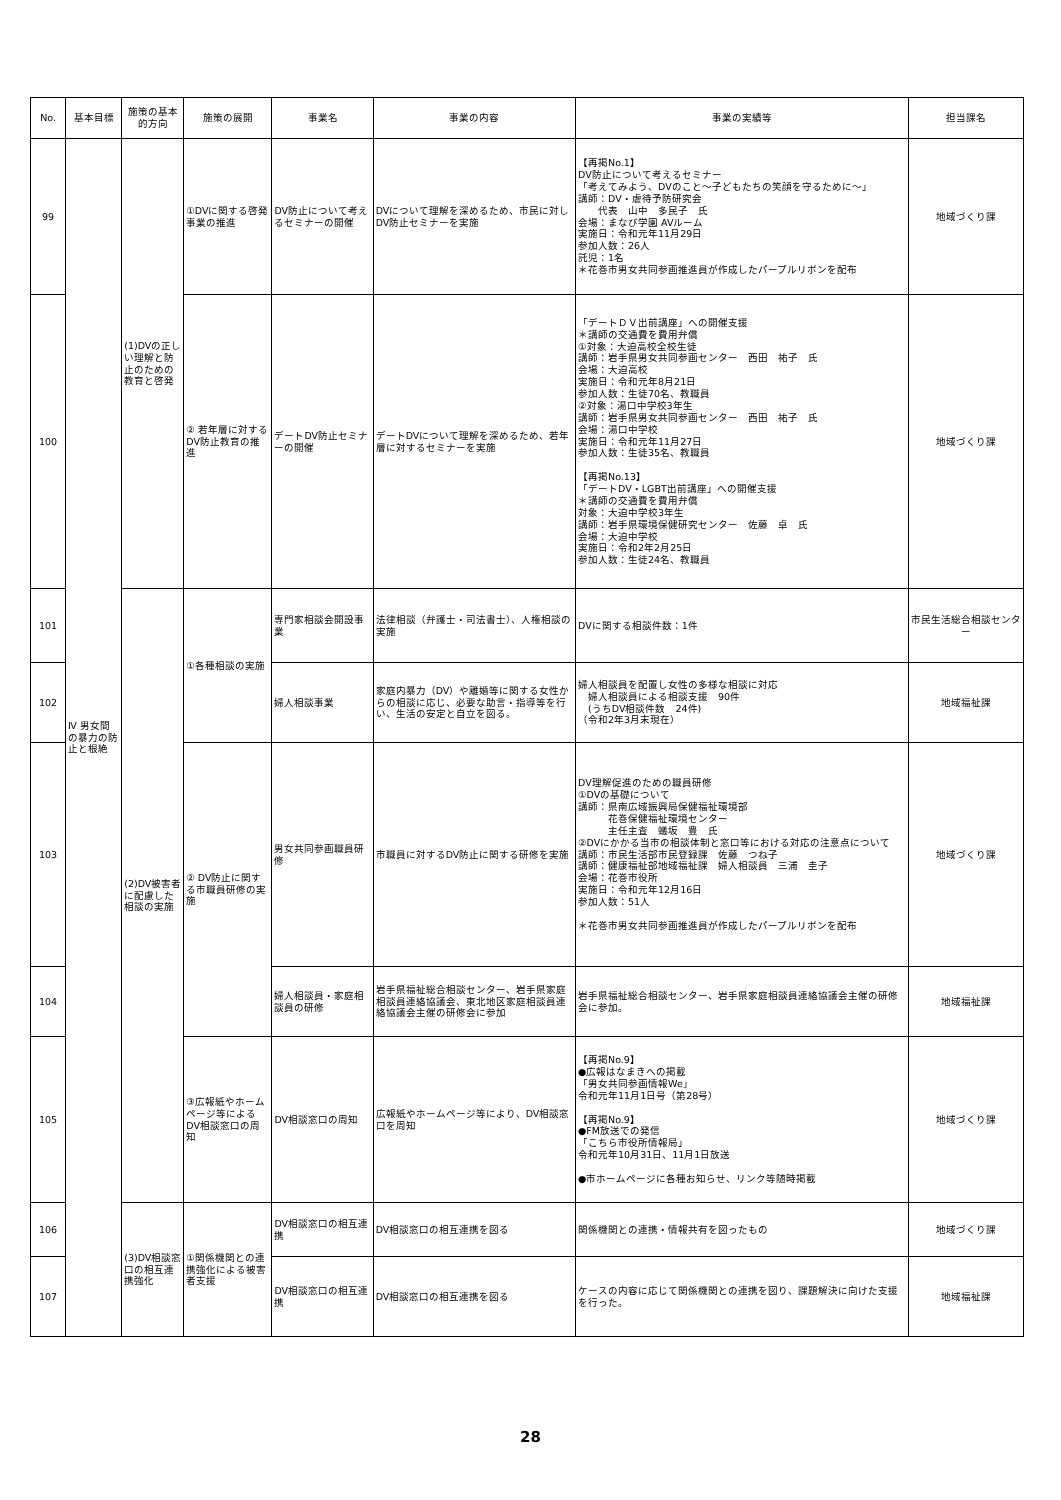| No. | 基本目標 | 施策の基本的方向 | 施策の展開 | 事業名 | 事業の内容 | 事業の実績等 | 担当課名 |
| --- | --- | --- | --- | --- | --- | --- | --- |
| 99 | Ⅳ 男女間の暴力の防止と根絶 | (1)DVの正しい理解と防止のための教育と啓発 | ①DVに関する啓発事業の推進 | DV防止について考えるセミナーの開催 | DVについて理解を深めるため、市民に対しDV防止セミナーを実施 | 【再掲No.1】 DV防止について考えるセミナー 「考えてみよう、DVのこと～子どもたちの笑顔を守るために～」 講師：DV・虐待予防研究会 代表 山中 多民子 氏 会場：まなび学園 AVルーム 実施日：令和元年11月29日 参加人数：26人 託児：1名 ＊花巻市男女共同参画推進員が作成したパープルリボンを配布 | 地域づくり課 |
| 100 | | | ② 若年層に対するDV防止教育の推進 | デートDV防止セミナーの開催 | デートDVについて理解を深めるため、若年層に対するセミナーを実施 | 「デートＤＶ出前講座」への開催支援 ＊講師の交通費を費用弁償 ①対象：大迫高校全校生徒 講師：岩手県男女共同参画センター 西田 祐子 氏 会場：大迫高校 実施日：令和元年8月21日 参加人数：生徒70名、教職員 ②対象：湯口中学校3年生 講師：岩手県男女共同参画センター 西田 祐子 氏 会場：湯口中学校 実施日：令和元年11月27日 参加人数：生徒35名、教職員 【再掲No.13】 「デートDV・LGBT出前講座」への開催支援 ＊講師の交通費を費用弁償 対象：大迫中学校3年生 講師：岩手県環境保健研究センター 佐藤 卓 氏 会場：大迫中学校 実施日：令和2年2月25日 参加人数：生徒24名、教職員 | 地域づくり課 |
| 101 | | (2)DV被害者に配慮した相談の実施 | ①各種相談の実施 | 専門家相談会開設事業 | 法律相談（弁護士・司法書士）、人権相談の実施 | DVに関する相談件数：1件 | 市民生活総合相談センター |
| 102 | | | | 婦人相談事業 | 家庭内暴力（DV）や離婚等に関する女性からの相談に応じ、必要な助言・指導等を行い、生活の安定と自立を図る。 | 婦人相談員を配置し女性の多様な相談に対応 婦人相談員による相談支援 90件 (うちDV相談件数 24件) （令和2年3月末現在） | 地域福祉課 |
| 103 | | | ② DV防止に関する市職員研修の実施 | 男女共同参画職員研修 | 市職員に対するDV防止に関する研修を実施 | DV理解促進のための職員研修 ①DVの基礎について 講師：県南広域振興局保健福祉環境部 花巻保健福祉環境センター 主任主査 蟻坂 豊 氏 ②DVにかかる当市の相談体制と窓口等における対応の注意点について 講師：市民生活部市民登録課 佐藤 つね子 講師：健康福祉部地域福祉課 婦人相談員 三浦 圭子 会場：花巻市役所 実施日：令和元年12月16日 参加人数：51人 ＊花巻市男女共同参画推進員が作成したパープルリボンを配布 | 地域づくり課 |
| 104 | | | | 婦人相談員・家庭相談員の研修 | 岩手県福祉総合相談センター、岩手県家庭相談員連絡協議会、東北地区家庭相談員連絡協議会主催の研修会に参加 | 岩手県福祉総合相談センター、岩手県家庭相談員連絡協議会主催の研修会に参加。 | 地域福祉課 |
| 105 | | | ③広報紙やホームページ等によるDV相談窓口の周知 | DV相談窓口の周知 | 広報紙やホームページ等により、DV相談窓口を周知 | 【再掲No.9】 ●広報はなまきへの掲載 「男女共同参画情報We」 令和元年11月1日号（第28号） 【再掲No.9】 ●FM放送での発信 「こちら市役所情報局」 令和元年10月31日、11月1日放送 ●市ホームページに各種お知らせ、リンク等随時掲載 | 地域づくり課 |
| 106 | | (3)DV相談窓口の相互連携強化 | ①関係機関との連携強化による被害者支援 | DV相談窓口の相互連携 | DV相談窓口の相互連携を図る | 関係機関との連携・情報共有を図ったもの | 地域づくり課 |
| 107 | | | | DV相談窓口の相互連携 | DV相談窓口の相互連携を図る | ケースの内容に応じて関係機関との連携を図り、課題解決に向けた支援を行った。 | 地域福祉課 |
28